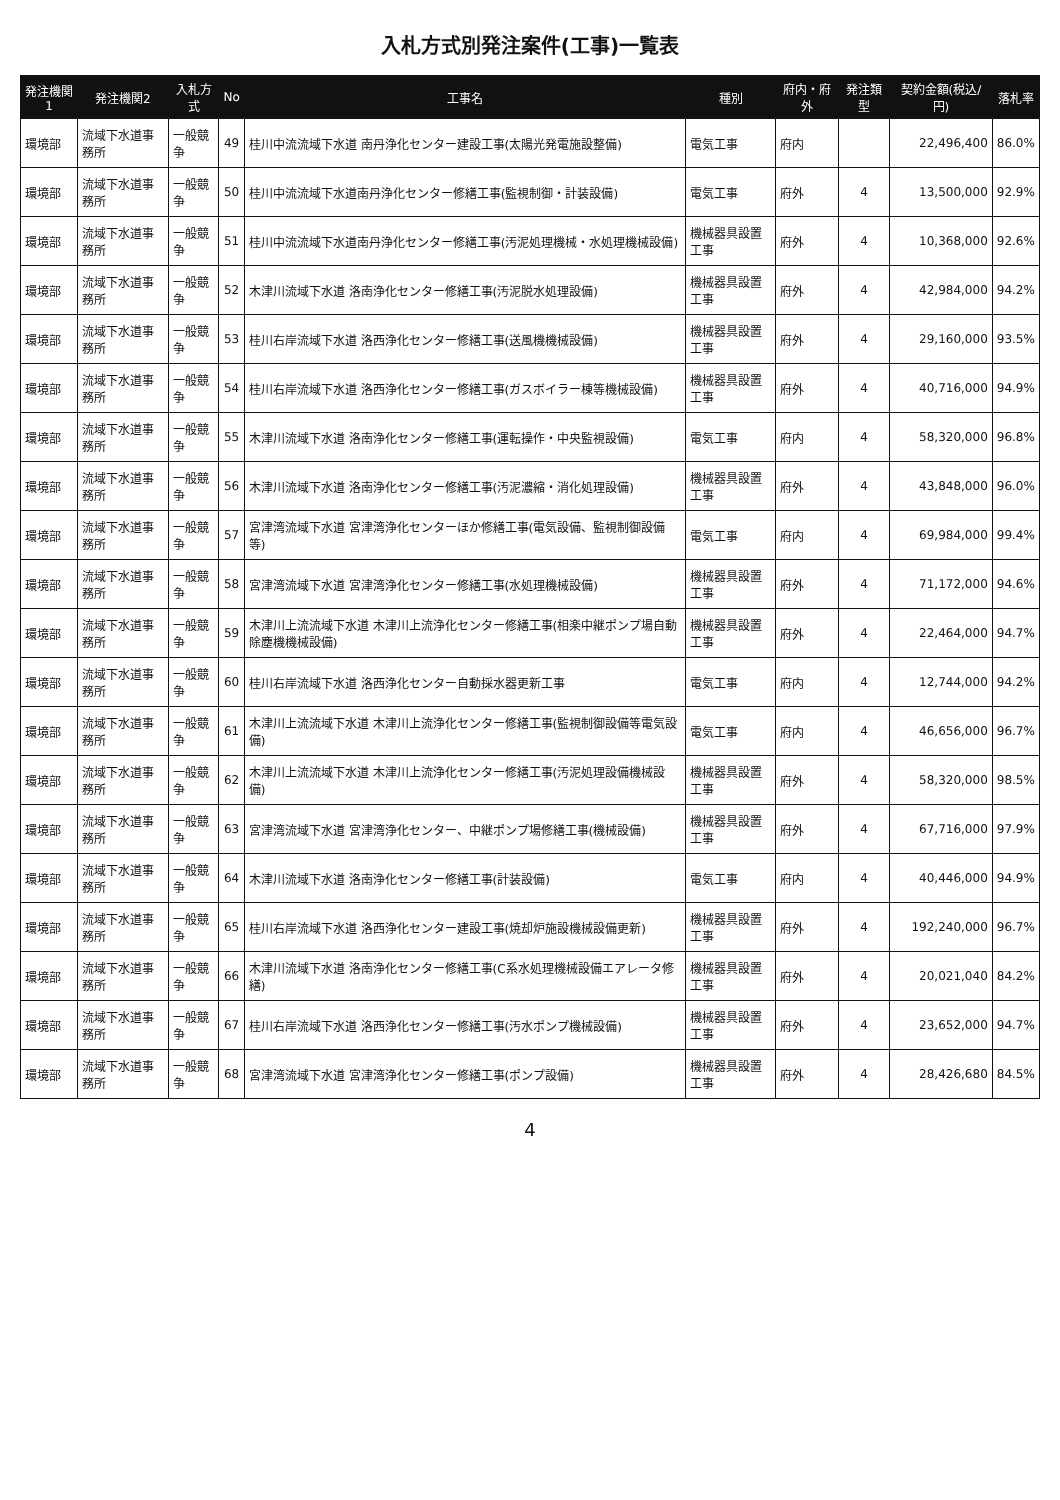入札方式別発注案件(工事)一覧表
| 発注機関1 | 発注機関2 | 入札方式 | No | 工事名 | 種別 | 府内・府外 | 発注類型 | 契約金額(税込/円) | 落札率 |
| --- | --- | --- | --- | --- | --- | --- | --- | --- | --- |
| 環境部 | 流域下水道事務所 | 一般競争 | 49 | 桂川中流流域下水道 南丹浄化センター建設工事(太陽光発電施設整備) | 電気工事 | 府内 | | 22,496,400 | 86.0% |
| 環境部 | 流域下水道事務所 | 一般競争 | 50 | 桂川中流流域下水道南丹浄化センター修繕工事(監視制御・計装設備) | 電気工事 | 府外 | 4 | 13,500,000 | 92.9% |
| 環境部 | 流域下水道事務所 | 一般競争 | 51 | 桂川中流流域下水道南丹浄化センター修繕工事(汚泥処理機械・水処理機械設備) | 機械器具設置工事 | 府外 | 4 | 10,368,000 | 92.6% |
| 環境部 | 流域下水道事務所 | 一般競争 | 52 | 木津川流域下水道 洛南浄化センター修繕工事(汚泥脱水処理設備) | 機械器具設置工事 | 府外 | 4 | 42,984,000 | 94.2% |
| 環境部 | 流域下水道事務所 | 一般競争 | 53 | 桂川右岸流域下水道 洛西浄化センター修繕工事(送風機機械設備) | 機械器具設置工事 | 府外 | 4 | 29,160,000 | 93.5% |
| 環境部 | 流域下水道事務所 | 一般競争 | 54 | 桂川右岸流域下水道 洛西浄化センター修繕工事(ガスボイラー棟等機械設備) | 機械器具設置工事 | 府外 | 4 | 40,716,000 | 94.9% |
| 環境部 | 流域下水道事務所 | 一般競争 | 55 | 木津川流域下水道 洛南浄化センター修繕工事(運転操作・中央監視設備) | 電気工事 | 府内 | 4 | 58,320,000 | 96.8% |
| 環境部 | 流域下水道事務所 | 一般競争 | 56 | 木津川流域下水道 洛南浄化センター修繕工事(汚泥濃縮・消化処理設備) | 機械器具設置工事 | 府外 | 4 | 43,848,000 | 96.0% |
| 環境部 | 流域下水道事務所 | 一般競争 | 57 | 宮津湾流域下水道 宮津湾浄化センターほか修繕工事(電気設備、監視制御設備等) | 電気工事 | 府内 | 4 | 69,984,000 | 99.4% |
| 環境部 | 流域下水道事務所 | 一般競争 | 58 | 宮津湾流域下水道 宮津湾浄化センター修繕工事(水処理機械設備) | 機械器具設置工事 | 府外 | 4 | 71,172,000 | 94.6% |
| 環境部 | 流域下水道事務所 | 一般競争 | 59 | 木津川上流流域下水道 木津川上流浄化センター修繕工事(相楽中継ポンプ場自動除塵機機械設備) | 機械器具設置工事 | 府外 | 4 | 22,464,000 | 94.7% |
| 環境部 | 流域下水道事務所 | 一般競争 | 60 | 桂川右岸流域下水道 洛西浄化センター自動採水器更新工事 | 電気工事 | 府内 | 4 | 12,744,000 | 94.2% |
| 環境部 | 流域下水道事務所 | 一般競争 | 61 | 木津川上流流域下水道 木津川上流浄化センター修繕工事(監視制御設備等電気設備) | 電気工事 | 府内 | 4 | 46,656,000 | 96.7% |
| 環境部 | 流域下水道事務所 | 一般競争 | 62 | 木津川上流流域下水道 木津川上流浄化センター修繕工事(汚泥処理設備機械設備) | 機械器具設置工事 | 府外 | 4 | 58,320,000 | 98.5% |
| 環境部 | 流域下水道事務所 | 一般競争 | 63 | 宮津湾流域下水道 宮津湾浄化センター、中継ポンプ場修繕工事(機械設備) | 機械器具設置工事 | 府外 | 4 | 67,716,000 | 97.9% |
| 環境部 | 流域下水道事務所 | 一般競争 | 64 | 木津川流域下水道 洛南浄化センター修繕工事(計装設備) | 電気工事 | 府内 | 4 | 40,446,000 | 94.9% |
| 環境部 | 流域下水道事務所 | 一般競争 | 65 | 桂川右岸流域下水道 洛西浄化センター建設工事(焼却炉施設機械設備更新) | 機械器具設置工事 | 府外 | 4 | 192,240,000 | 96.7% |
| 環境部 | 流域下水道事務所 | 一般競争 | 66 | 木津川流域下水道 洛南浄化センター修繕工事(C系水処理機械設備エアレータ修繕) | 機械器具設置工事 | 府外 | 4 | 20,021,040 | 84.2% |
| 環境部 | 流域下水道事務所 | 一般競争 | 67 | 桂川右岸流域下水道 洛西浄化センター修繕工事(汚水ポンプ機械設備) | 機械器具設置工事 | 府外 | 4 | 23,652,000 | 94.7% |
| 環境部 | 流域下水道事務所 | 一般競争 | 68 | 宮津湾流域下水道 宮津湾浄化センター修繕工事(ポンプ設備) | 機械器具設置工事 | 府外 | 4 | 28,426,680 | 84.5% |
4